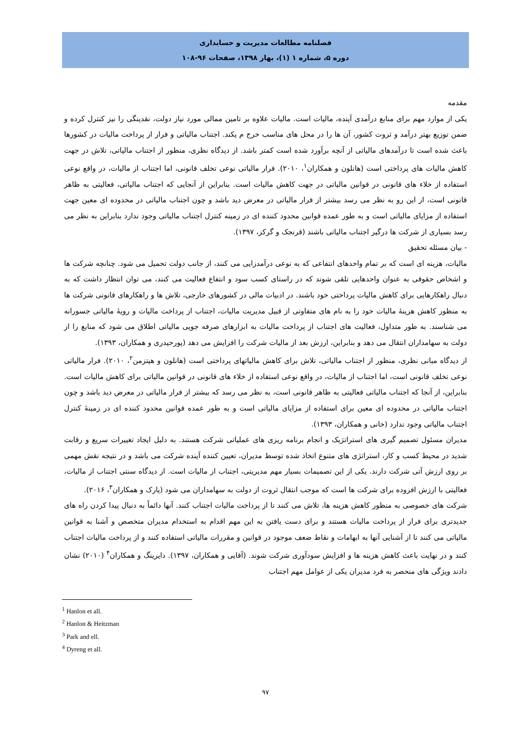فصلنامه مطالعات مدیریت و حسابداری
دوره ۵، شماره ۱ (۱)، بهار ۱۳۹۸، صفحات ۹۶-۱۰۸
مقدمه
یکی از موارد مهم برای منابع درآمدی آینده، مالیات است. مالیات علاوه بر تامین ممالی مورد نیاز دولت، نقدینگی را نیز کنترل کرده و ضمن توزیع بهتر درآمد و ثروت کشور، آن ها را در محل های مناسب خرج م یکند. اجتناب مالیاتی و فرار از پرداخت مالیات در کشورها باعث شده است تا درآمدهای مالیاتی از آنچه برآورد شده است کمتر باشد. از دیدگاه نظری، منظور از اجتناب مالیاتی، تلاش در جهت کاهش مالیات های پرداختی است (هانلون و همکاران<sup>۱</sup>، ۲۰۱۰). فرار مالیاتی نوعی تخلف قانونی، اما اجتناب از مالیات، در واقع نوعی استفاده از خلاء های قانونی در قوانین مالیاتی در جهت کاهش مالیات است. بنابراین از آنجایی که اجتناب مالیاتی، فعالیتی به ظاهر قانونی است، از این رو به نظر می رسد بیشتر از فرار مالیاتی در معرض دید باشد و چون اجتناب مالیاتی در محدوده ای معین جهت استفاده از مزایای مالیاتی است و به طور عمده قوانین محدود کننده ای در زمینه کنترل اجتناب مالیاتی وجود ندارد بنابراین به نظر می رسد بسیاری از شرکت ها درگیر اجتناب مالیاتی باشند (قرنجک و گرکز، ۱۳۹۷).
- بیان مسئله تحقیق
مالیات، هزینه ای است که بر تمام واحدهای انتفاعی که به نوعی درآمدزایی می کنند، از جانب دولت تحمیل می شود. چنانچه شرکت ها و اشخاص حقوقی به عنوان واحدهایی تلقی شوند که در راستای کسب سود و انتفاع فعالیت می کنند، می توان انتظار داشت که به دنبال راهکارهایی برای کاهش مالیات پرداختی خود باشند. در ادبیات مالی در کشورهای خارجی، تلاش ها و راهکارهای قانونی شرکت ها به منظور کاهش هزینۀ مالیات خود را به نام های متفاوتی از قبیل مدیریت مالیات، اجتناب از پرداخت مالیات و رویۀ مالیاتی جسورانه می شناسند. به طور متداول، فعالیت های اجتناب از پرداخت مالیات به ابزارهای صرفه جویی مالیاتی اطلاق می شود که منابع را از دولت به سهامداران انتقال می دهد و بنابراین، ارزش بعد از مالیات شرکت را افزایش می دهد (پورحیدری و همکاران، ۱۳۹۳).
از دیدگاه مبانی نظری، منظور از اجتناب مالیاتی، تلاش برای کاهش مالیاتهای پرداختی است (هانلون و هیتزمن<sup>۲</sup>، ۲۰۱۰). فرار مالیاتی نوعی تخلف قانونی است، اما اجتناب از مالیات، در واقع نوعی استفاده از خلاء های قانونی در قوانین مالیاتی برای کاهش مالیات است. بنابراین، از آنجا که اجتناب مالیاتی فعالیتی به ظاهر قانونی است، به نظر می رسد که بیشتر از فرار مالیاتی در معرض دید باشد و چون اجتناب مالیاتی در محدوده ای معین برای استفاده از مزایای مالیاتی است و به طور عمده قوانین محدود کننده ای در زمینۀ کنترل اجتناب مالیاتی وجود ندارد (خانی و همکاران، ۱۳۹۳).
مدیران مسئول تصمیم گیری های استراتژیک و انجام برنامه ریزی های عملیاتی شرکت هستند. به دلیل ایجاد تغییرات سریع و رقابت شدید در محیط کسب و کار، استراتژی های متنوع اتخاذ شده توسط مدیران، تعیین کننده آینده شرکت می باشد و در نتیجه نقش مهمی بر روی ارزش آتی شرکت دارند. یکی از این تصمیمات بسیار مهم مدیریتی، اجتناب از مالیات است. از دیدگاه سنتی اجتناب از مالیات، فعالیتی با ارزش افزوده برای شرکت ها است که موجب انتقال ثروت از دولت به سهامداران می شود (پارک و همکاران<sup>۳</sup>، ۲۰۱۶).
شرکت های خصوصی به منظور کاهش هزینه ها، تلاش می کنند تا از پرداخت مالیات اجتناب کنند. آنها دائماً به دنبال پیدا کردن راه های جدیدتری برای فرار از پرداخت مالیات هستند و برای دست یافتن به این مهم اقدام به استخدام مدیران متخصص و آشنا به قوانین مالیاتی می کنند تا از آشنایی آنها به ابهامات و نقاط ضعف موجود در قوانین و مقررات مالیاتی استفاده کنند و از پرداخت مالیات اجتناب کنند و در نهایت باعث کاهش هزینه ها و افزایش سودآوری شرکت شوند. (آقایی و همکاران، ۱۳۹۷). دایرینگ و همکاران<sup>۴</sup> (۲۰۱۰) نشان دادند ویژگی های منحصر به فرد مدیران یکی از عوامل مهم اجتناب
<sup>1</sup> Hanlon et all.
<sup>2</sup> Hanlon & Heitzman
<sup>3</sup> Park and ell.
<sup>4</sup> Dyreng et all.
۹۷